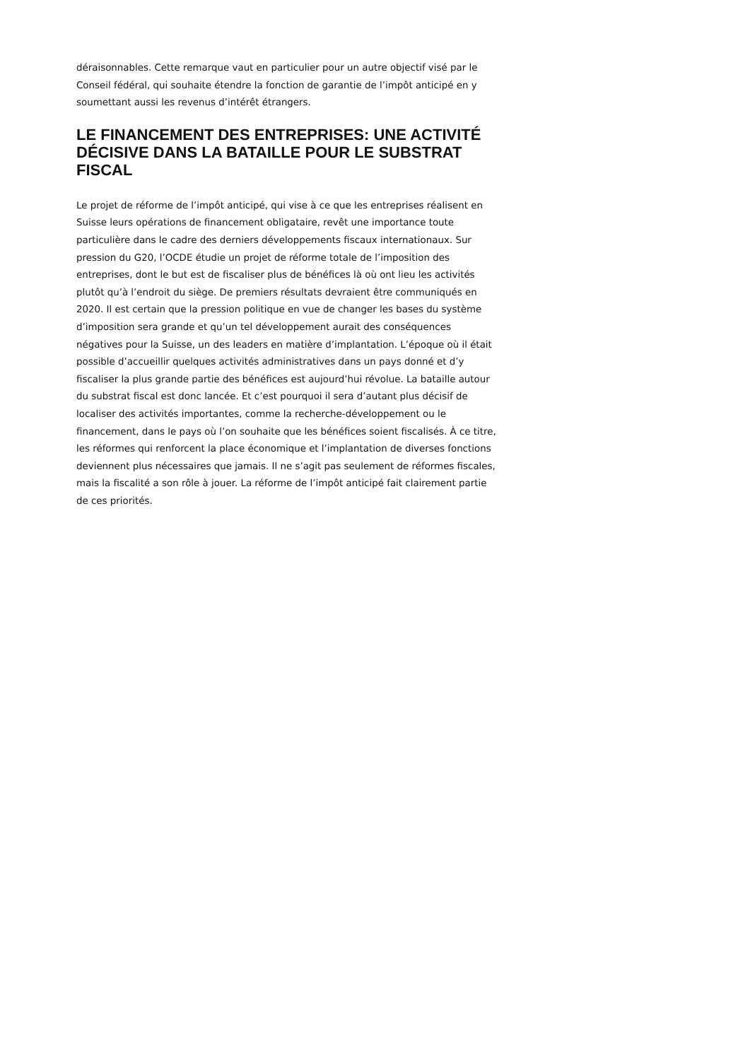déraisonnables. Cette remarque vaut en particulier pour un autre objectif visé par le Conseil fédéral, qui souhaite étendre la fonction de garantie de l’impôt anticipé en y soumettant aussi les revenus d’intérêt étrangers.
LE FINANCEMENT DES ENTREPRISES: UNE ACTIVITÉ DÉCISIVE DANS LA BATAILLE POUR LE SUBSTRAT FISCAL
Le projet de réforme de l’impôt anticipé, qui vise à ce que les entreprises réalisent en Suisse leurs opérations de financement obligataire, revêt une importance toute particulière dans le cadre des derniers développements fiscaux internationaux. Sur pression du G20, l’OCDE étudie un projet de réforme totale de l’imposition des entreprises, dont le but est de fiscaliser plus de bénéfices là où ont lieu les activités plutôt qu’à l’endroit du siège. De premiers résultats devraient être communiqués en 2020. Il est certain que la pression politique en vue de changer les bases du système d’imposition sera grande et qu’un tel développement aurait des conséquences négatives pour la Suisse, un des leaders en matière d’implantation. L’époque où il était possible d’accueillir quelques activités administratives dans un pays donné et d’y fiscaliser la plus grande partie des bénéfices est aujourd’hui révolue. La bataille autour du substrat fiscal est donc lancée. Et c’est pourquoi il sera d’autant plus décisif de localiser des activités importantes, comme la recherche-développement ou le financement, dans le pays où l’on souhaite que les bénéfices soient fiscalisés. À ce titre, les réformes qui renforcent la place économique et l’implantation de diverses fonctions deviennent plus nécessaires que jamais. Il ne s’agit pas seulement de réformes fiscales, mais la fiscalité a son rôle à jouer. La réforme de l’impôt anticipé fait clairement partie de ces priorités.